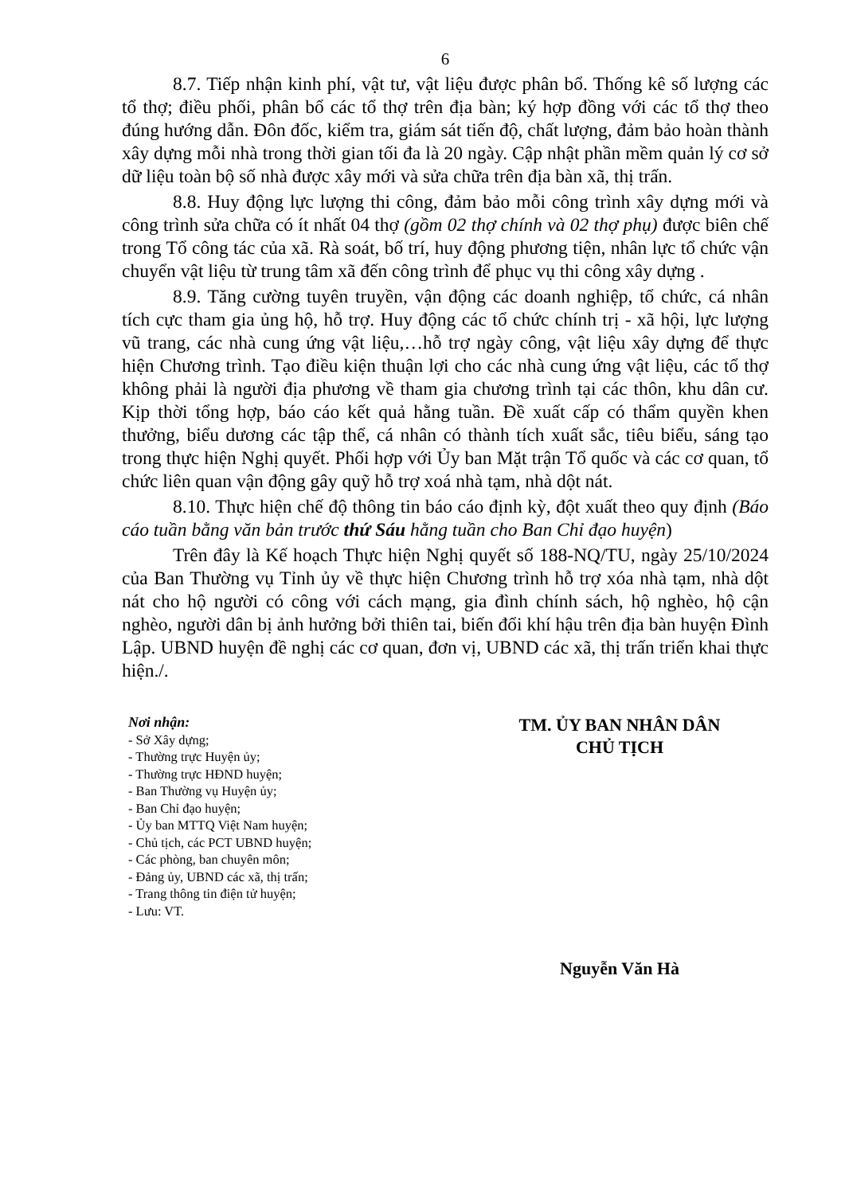6
8.7. Tiếp nhận kinh phí, vật tư, vật liệu được phân bổ. Thống kê số lượng các tổ thợ; điều phối, phân bổ các tổ thợ trên địa bàn; ký hợp đồng với các tổ thợ theo đúng hướng dẫn. Đôn đốc, kiểm tra, giám sát tiến độ, chất lượng, đảm bảo hoàn thành xây dựng mỗi nhà trong thời gian tối đa là 20 ngày. Cập nhật phần mềm quản lý cơ sở dữ liệu toàn bộ số nhà được xây mới và sửa chữa trên địa bàn xã, thị trấn.
8.8. Huy động lực lượng thi công, đảm bảo mỗi công trình xây dựng mới và công trình sửa chữa có ít nhất 04 thợ (gồm 02 thợ chính và 02 thợ phụ) được biên chế trong Tổ công tác của xã. Rà soát, bố trí, huy động phương tiện, nhân lực tổ chức vận chuyển vật liệu từ trung tâm xã đến công trình để phục vụ thi công xây dựng .
8.9. Tăng cường tuyên truyền, vận động các doanh nghiệp, tổ chức, cá nhân tích cực tham gia ủng hộ, hỗ trợ. Huy động các tổ chức chính trị - xã hội, lực lượng vũ trang, các nhà cung ứng vật liệu,…hỗ trợ ngày công, vật liệu xây dựng để thực hiện Chương trình. Tạo điều kiện thuận lợi cho các nhà cung ứng vật liệu, các tổ thợ không phải là người địa phương về tham gia chương trình tại các thôn, khu dân cư. Kịp thời tổng hợp, báo cáo kết quả hằng tuần. Đề xuất cấp có thẩm quyền khen thưởng, biểu dương các tập thể, cá nhân có thành tích xuất sắc, tiêu biểu, sáng tạo trong thực hiện Nghị quyết. Phối hợp với Ủy ban Mặt trận Tổ quốc và các cơ quan, tổ chức liên quan vận động gây quỹ hỗ trợ xoá nhà tạm, nhà dột nát.
8.10. Thực hiện chế độ thông tin báo cáo định kỳ, đột xuất theo quy định (Báo cáo tuần bằng văn bản trước thứ Sáu hằng tuần cho Ban Chỉ đạo huyện)
Trên đây là Kế hoạch Thực hiện Nghị quyết số 188-NQ/TU, ngày 25/10/2024 của Ban Thường vụ Tỉnh ủy về thực hiện Chương trình hỗ trợ xóa nhà tạm, nhà dột nát cho hộ người có công với cách mạng, gia đình chính sách, hộ nghèo, hộ cận nghèo, người dân bị ảnh hưởng bởi thiên tai, biến đổi khí hậu trên địa bàn huyện Đình Lập. UBND huyện đề nghị các cơ quan, đơn vị, UBND các xã, thị trấn triển khai thực hiện./.
Nơi nhận:
- Sở Xây dựng;
- Thường trực Huyện ủy;
- Thường trực HĐND huyện;
- Ban Thường vụ Huyện ủy;
- Ban Chỉ đạo huyện;
- Ủy ban MTTQ Việt Nam huyện;
- Chủ tịch, các PCT UBND huyện;
- Các phòng, ban chuyên môn;
- Đảng ủy, UBND các xã, thị trấn;
- Trang thông tin điện tử huyện;
- Lưu: VT.
TM. ỦY BAN NHÂN DÂN
CHỦ TỊCH
Nguyễn Văn Hà